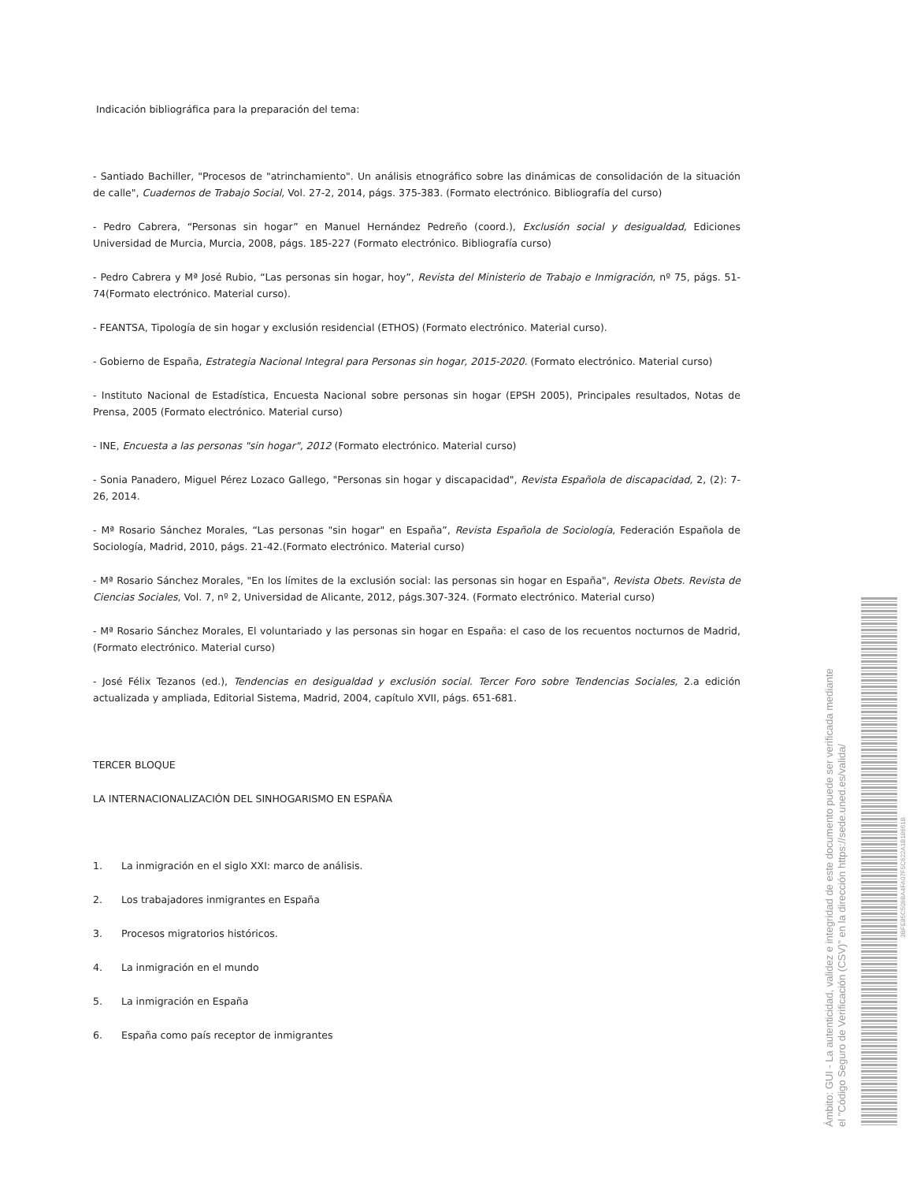Indicación bibliográfica para la preparación del tema:
- Santiado Bachiller, "Procesos de "atrinchamiento". Un análisis etnográfico sobre las dinámicas de consolidación de la situación de calle", Cuadernos de Trabajo Social, Vol. 27-2, 2014, págs. 375-383. (Formato electrónico. Bibliografía del curso)
- Pedro Cabrera, “Personas sin hogar” en Manuel Hernández Pedreño (coord.), Exclusión social y desigualdad, Ediciones Universidad de Murcia, Murcia, 2008, págs. 185-227 (Formato electrónico. Bibliografía curso)
- Pedro Cabrera y Mª José Rubio, “Las personas sin hogar, hoy”, Revista del Ministerio de Trabajo e Inmigración, nº 75, págs. 51-74(Formato electrónico. Material curso).
- FEANTSA, Tipología de sin hogar y exclusión residencial (ETHOS) (Formato electrónico. Material curso).
- Gobierno de España, Estrategia Nacional Integral para Personas sin hogar, 2015-2020. (Formato electrónico. Material curso)
- Instituto Nacional de Estadística, Encuesta Nacional sobre personas sin hogar (EPSH 2005), Principales resultados, Notas de Prensa, 2005 (Formato electrónico. Material curso)
- INE, Encuesta a las personas "sin hogar", 2012 (Formato electrónico. Material curso)
- Sonia Panadero, Miguel Pérez Lozaco Gallego, "Personas sin hogar y discapacidad", Revista Española de discapacidad, 2, (2): 7-26, 2014.
- Mª Rosario Sánchez Morales, “Las personas "sin hogar" en España”, Revista Española de Sociología, Federación Española de Sociología, Madrid, 2010, págs. 21-42.(Formato electrónico. Material curso)
- Mª Rosario Sánchez Morales, "En los límites de la exclusión social: las personas sin hogar en España", Revista Obets. Revista de Ciencias Sociales, Vol. 7, nº 2, Universidad de Alicante, 2012, págs.307-324. (Formato electrónico. Material curso)
- Mª Rosario Sánchez Morales, El voluntariado y las personas sin hogar en España: el caso de los recuentos nocturnos de Madrid, (Formato electrónico. Material curso)
- José Félix Tezanos (ed.), Tendencias en desigualdad y exclusión social. Tercer Foro sobre Tendencias Sociales, 2.a edición actualizada y ampliada, Editorial Sistema, Madrid, 2004, capítulo XVII, págs. 651-681.
TERCER BLOQUE
LA INTERNACIONALIZACIÓN DEL SINHOGARISMO EN ESPAÑA
1. La inmigración en el siglo XXI: marco de análisis.
2. Los trabajadores inmigrantes en España
3. Procesos migratorios históricos.
4. La inmigración en el mundo
5. La inmigración en España
6. España como país receptor de inmigrantes
Ámbito: GUI - La autenticidad, validez e integridad de este documento puede ser verificada mediante
el "Código Seguro de Verificación (CSV)" en la dirección https://sede.uned.es/valida/
3BFE85C509BA4FA07F5C622A1B18661B